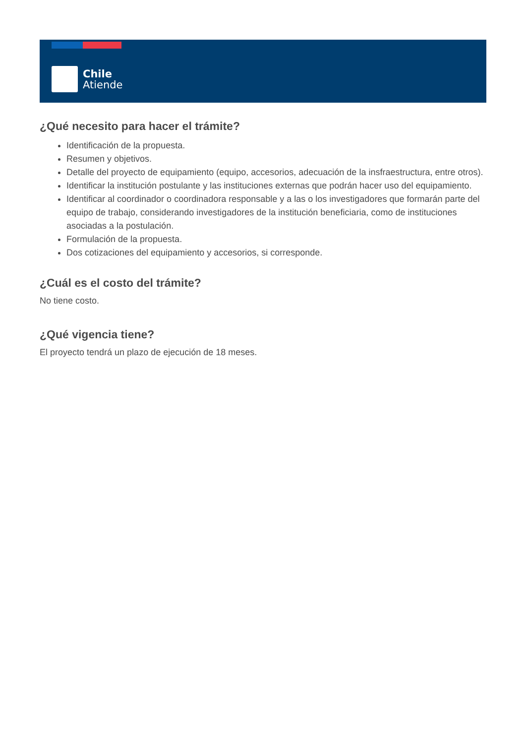Chile
Atiende
¿Qué necesito para hacer el trámite?
Identificación de la propuesta.
Resumen y objetivos.
Detalle del proyecto de equipamiento (equipo, accesorios, adecuación de la insfraestructura, entre otros).
Identificar la institución postulante y las instituciones externas que podrán hacer uso del equipamiento.
Identificar al coordinador o coordinadora responsable y a las o los investigadores que formarán parte del equipo de trabajo, considerando investigadores de la institución beneficiaria, como de instituciones asociadas a la postulación.
Formulación de la propuesta.
Dos cotizaciones del equipamiento y accesorios, si corresponde.
¿Cuál es el costo del trámite?
No tiene costo.
¿Qué vigencia tiene?
El proyecto tendrá un plazo de ejecución de 18 meses.